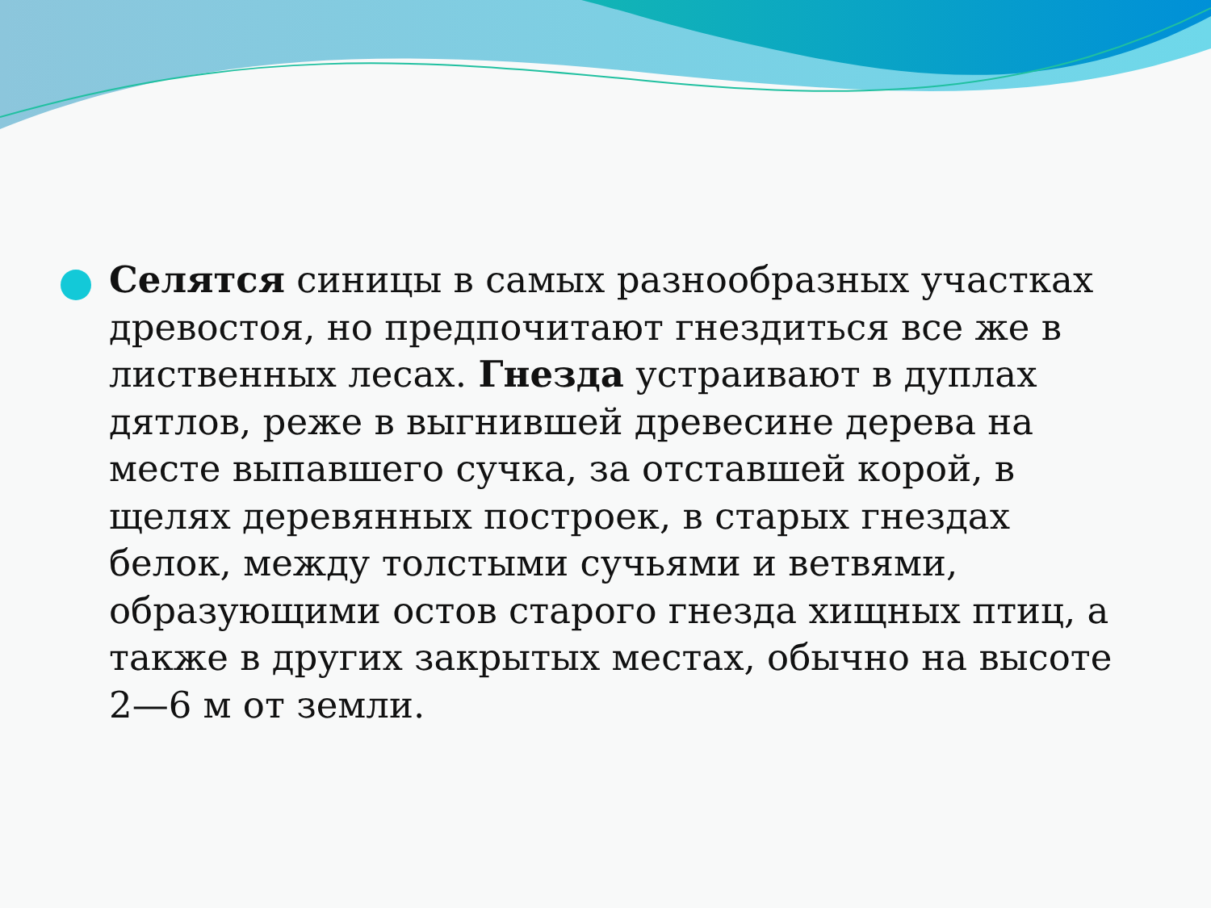Селятся синицы в самых разнообразных участках древостоя, но предпочитают гнездиться все же в лиственных лесах. Гнезда устраивают в дуплах дятлов, реже в выгнившей древесине дерева на месте выпавшего сучка, за отставшей корой, в щелях деревянных построек, в старых гнездах белок, между толстыми сучьями и ветвями, образующими остов старого гнезда хищных птиц, а также в других закрытых местах, обычно на высоте 2—6 м от земли.